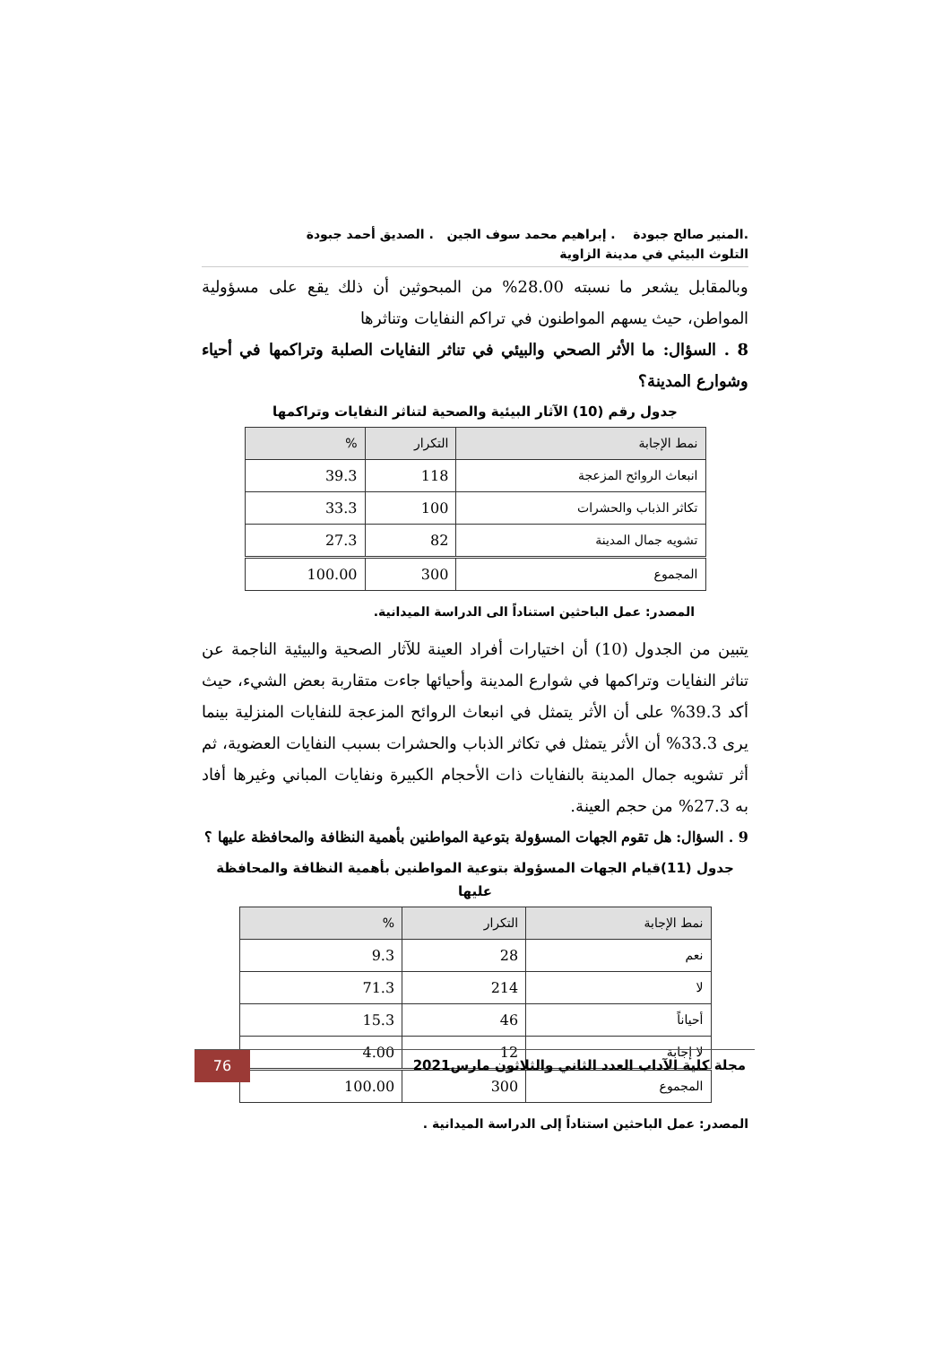.المنير صالح جبودة . إبراهيم محمد سوف الجين . الصديق أحمد جبودة
التلوث البيئي في مدينة الزاوية
وبالمقابل يشعر ما نسبته 28.00% من المبحوثين أن ذلك يقع على مسؤولية المواطن، حيث يسهم المواطنون في تراكم النفايات وتناثرها
8 . السؤال: ما الأثر الصحي والبيئي في تناثر النفايات الصلبة وتراكمها في أحياء وشوارع المدينة؟
جدول رقم (10) الآثار البيئية والصحية لتناثر النفايات وتراكمها
| نمط الإجابة | التكرار | % |
| --- | --- | --- |
| انبعاث الروائح المزعجة | 118 | 39.3 |
| تكاثر الذباب والحشرات | 100 | 33.3 |
| تشويه جمال المدينة | 82 | 27.3 |
| المجموع | 300 | 100.00 |
المصدر: عمل الباحثين استناداً الى الدراسة الميدانية.
يتبين من الجدول (10) أن اختيارات أفراد العينة للآثار الصحية والبيئية الناجمة عن تناثر النفايات وتراكمها في شوارع المدينة وأحيائها جاءت متقاربة بعض الشيء، حيث أكد 39.3% على أن الأثر يتمثل في انبعاث الروائح المزعجة للنفايات المنزلية بينما يرى 33.3% أن الأثر يتمثل في تكاثر الذباب والحشرات بسبب النفايات العضوية، ثم أثر تشويه جمال المدينة بالنفايات ذات الأحجام الكبيرة ونفايات المباني وغيرها أفاد به 27.3% من حجم العينة.
9 . السؤال: هل تقوم الجهات المسؤولة بتوعية المواطنين بأهمية النظافة والمحافظة عليها ؟
جدول (11)قيام الجهات المسؤولة بتوعية المواطنين بأهمية النظافة والمحافظة عليها
| نمط الإجابة | التكرار | % |
| --- | --- | --- |
| نعم | 28 | 9.3 |
| لا | 214 | 71.3 |
| أحياناً | 46 | 15.3 |
| لا إجابة | 12 | 4.00 |
| المجموع | 300 | 100.00 |
المصدر: عمل الباحثين استناداً إلى الدراسة الميدانية .
76
مجلة كلية الآداب العدد الثاني والثلاثون مارس2021